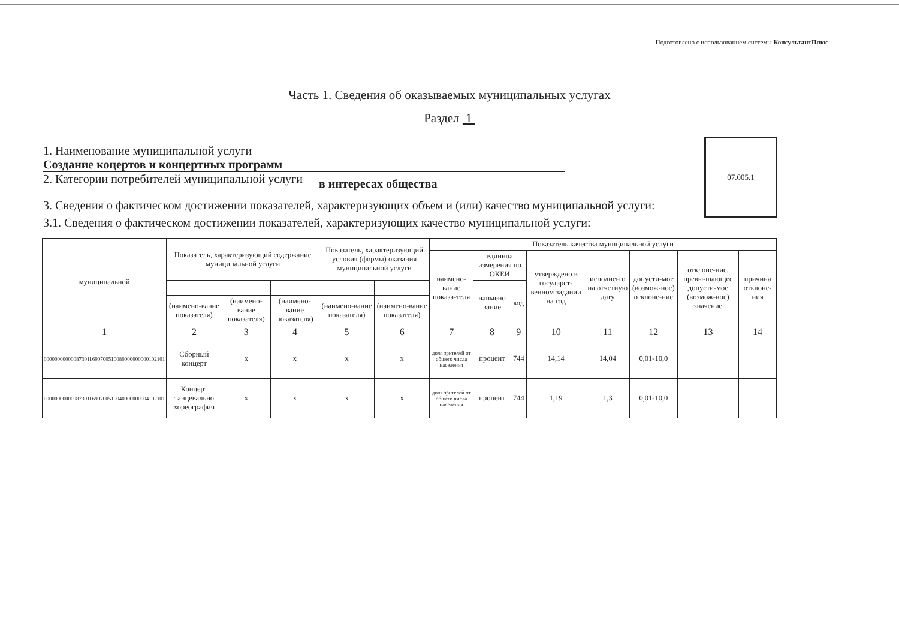Подготовлено с использованием системы КонсультантПлюс
Часть 1. Сведения об оказываемых муниципальных услугах
Раздел 1
07.005.1
1. Наименование муниципальной услуги
Создание коцертов и концертных программ
2. Категории потребителей муниципальной услуги
в интересах общества
3. Сведения о фактическом достижении показателей, характеризующих объем и (или) качество муниципальной услуги:
3.1. Сведения о фактическом достижении показателей, характеризующих качество муниципальной услуги:
| муниципальной | Показатель, характеризующий содержание муниципальной услуги | | | Показатель, характеризующий условия (формы) оказания муниципальной услуги | | Показатель качества муниципальной услуги | | | | | | | |
| --- | --- | --- | --- | --- | --- | --- | --- | --- | --- | --- | --- | --- | --- |
| | | | | | | наимено-вание показа-теля | единица измерения по ОКЕИ | | утверждено в государст-венном задании на год | исполнен о на отчетную дату | допусти-мое (возмож-ное) отклоне-ние | отклоне-ние, превы-шающее допусти-мое (возмож-ное) значение | причина отклоне-ния |
| | | | | | | | наимено вание | код | | | | | |
| | (наимено-вание показателя) | (наимено-вание показателя) | (наимено-вание показателя) | (наимено-вание показателя) | (наимено-вание показателя) | | | | | | | | |
| 1 | 2 | 3 | 4 | 5 | 6 | 7 | 8 | 9 | 10 | 11 | 12 | 13 | 14 |
| 000000000000873011690700510080000000000102101 | Сборный концерт | х | х | х | х | доля зрителей от общего числа населения | процент | 744 | 14,14 | 14,04 | 0,01-10,0 | | |
| 000000000000873011690700510040000000004102101 | Концерт танцевально хореографич | х | х | х | х | доля зрителей от общего числа населения | процент | 744 | 1,19 | 1,3 | 0,01-10,0 | | |